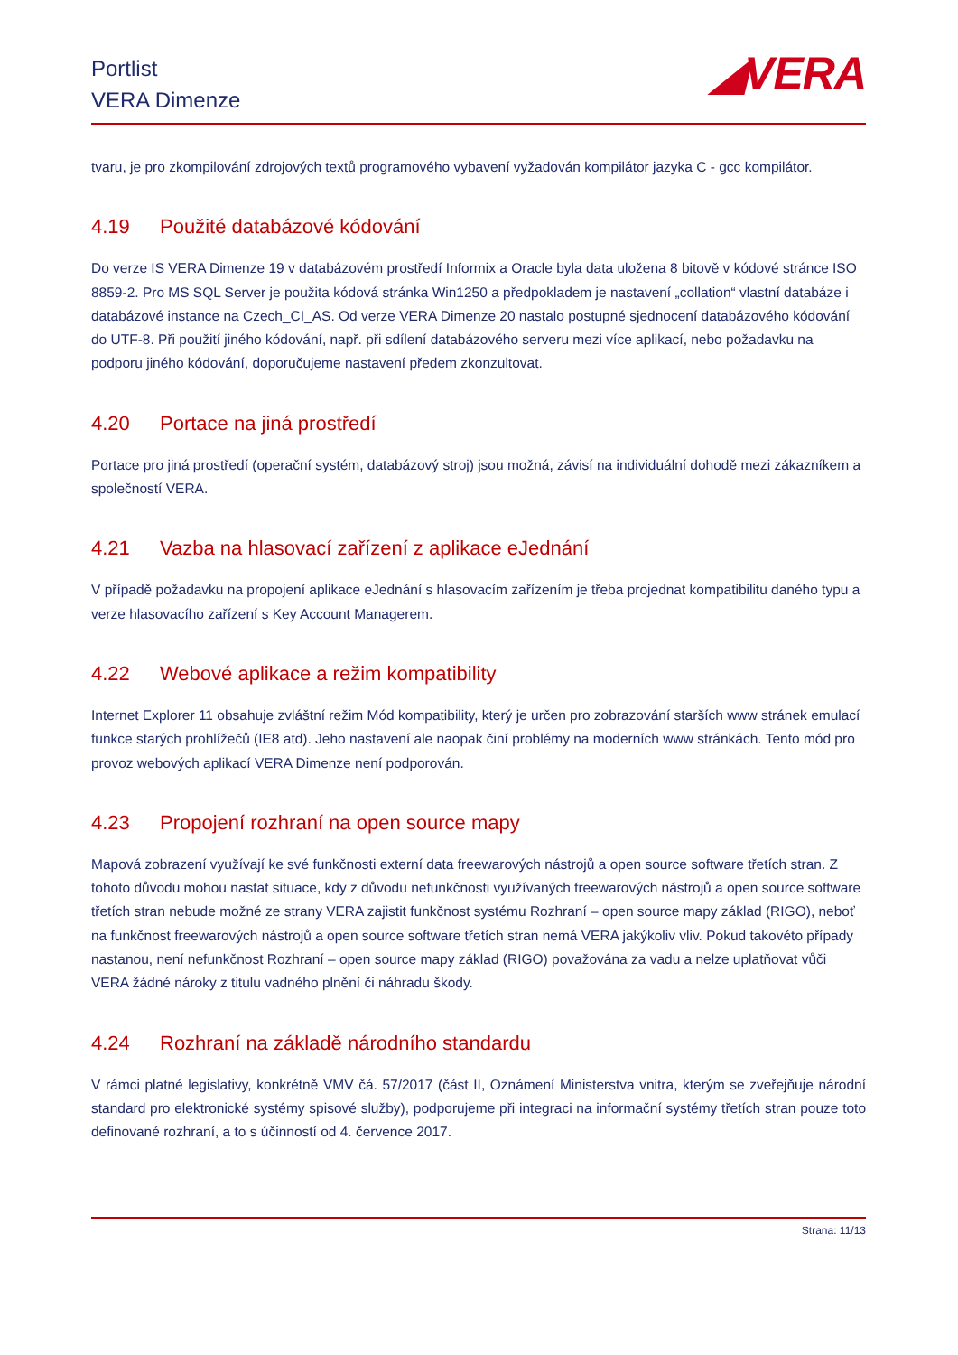Portlist
VERA Dimenze
◢VERA
tvaru, je pro zkompilování zdrojových textů programového vybavení vyžadován kompilátor jazyka C - gcc kompilátor.
4.19 Použité databázové kódování
Do verze IS VERA Dimenze 19 v databázovém prostředí Informix a Oracle byla data uložena 8 bitově v kódové stránce ISO 8859-2. Pro MS SQL Server je použita kódová stránka Win1250 a předpokladem je nastavení „collation“ vlastní databáze i databázové instance na Czech_CI_AS. Od verze VERA Dimenze 20 nastalo postupné sjednocení databázového kódování do UTF-8. Při použití jiného kódování, např. při sdílení databázového serveru mezi více aplikací, nebo požadavku na podporu jiného kódování, doporučujeme nastavení předem zkonzultovat.
4.20 Portace na jiná prostředí
Portace pro jiná prostředí (operační systém, databázový stroj) jsou možná, závisí na individuální dohodě mezi zákazníkem a společností VERA.
4.21 Vazba na hlasovací zařízení z aplikace eJednání
V případě požadavku na propojení aplikace eJednání s hlasovacím zařízením je třeba projednat kompatibilitu daného typu a verze hlasovacího zařízení s Key Account Managerem.
4.22 Webové aplikace a režim kompatibility
Internet Explorer 11 obsahuje zvláštní režim Mód kompatibility, který je určen pro zobrazování starších www stránek emulací funkce starých prohlížečů (IE8 atd). Jeho nastavení ale naopak činí problémy na moderních www stránkách. Tento mód pro provoz webových aplikací VERA Dimenze není podporován.
4.23 Propojení rozhraní na open source mapy
Mapová zobrazení využívají ke své funkčnosti externí data freewarových nástrojů a open source software třetích stran. Z tohoto důvodu mohou nastat situace, kdy z důvodu nefunkčnosti využívaných freewarových nástrojů a open source software třetích stran nebude možné ze strany VERA zajistit funkčnost systému Rozhraní – open source mapy základ (RIGO), neboť na funkčnost freewarových nástrojů a open source software třetích stran nemá VERA jakýkoliv vliv. Pokud takovéto případy nastanou, není nefunkčnost Rozhraní – open source mapy základ (RIGO) považována za vadu a nelze uplatňovat vůči VERA žádné nároky z titulu vadného plnění či náhradu škody.
4.24 Rozhraní na základě národního standardu
V rámci platné legislativy, konkrétně VMV čá. 57/2017 (část II, Oznámení Ministerstva vnitra, kterým se zveřejňuje národní standard pro elektronické systémy spisové služby), podporujeme při integraci na informační systémy třetích stran pouze toto definované rozhraní, a to s účinností od 4. července 2017.
Strana: 11/13